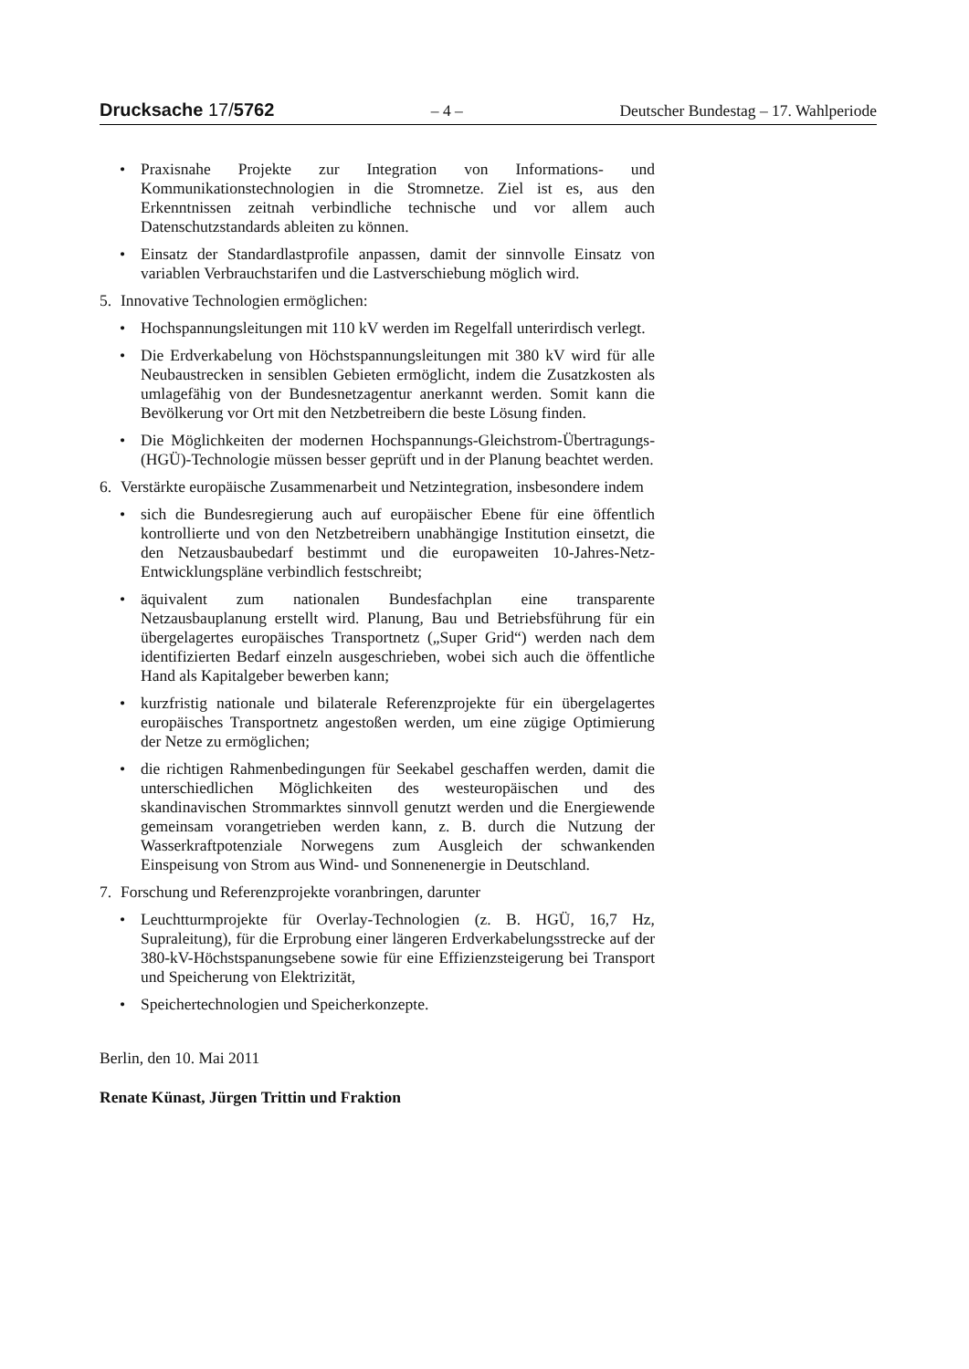Drucksache 17/5762 – 4 – Deutscher Bundestag – 17. Wahlperiode
• Praxisnahe Projekte zur Integration von Informations- und Kommunikationstechnologien in die Stromnetze. Ziel ist es, aus den Erkenntnissen zeitnah verbindliche technische und vor allem auch Datenschutzstandards ableiten zu können.
• Einsatz der Standardlastprofile anpassen, damit der sinnvolle Einsatz von variablen Verbrauchstarifen und die Lastverschiebung möglich wird.
5. Innovative Technologien ermöglichen:
• Hochspannungsleitungen mit 110 kV werden im Regelfall unterirdisch verlegt.
• Die Erdverkabelung von Höchstspannungsleitungen mit 380 kV wird für alle Neubaustrecken in sensiblen Gebieten ermöglicht, indem die Zusatzkosten als umlagefähig von der Bundesnetzagentur anerkannt werden. Somit kann die Bevölkerung vor Ort mit den Netzbetreibern die beste Lösung finden.
• Die Möglichkeiten der modernen Hochspannungs-Gleichstrom-Übertragungs-(HGÜ)-Technologie müssen besser geprüft und in der Planung beachtet werden.
6. Verstärkte europäische Zusammenarbeit und Netzintegration, insbesondere indem
• sich die Bundesregierung auch auf europäischer Ebene für eine öffentlich kontrollierte und von den Netzbetreibern unabhängige Institution einsetzt, die den Netzausbaubedarf bestimmt und die europaweiten 10-Jahres-Netz-Entwicklungspläne verbindlich festschreibt;
• äquivalent zum nationalen Bundesfachplan eine transparente Netzausbauplanung erstellt wird. Planung, Bau und Betriebsführung für ein übergelagertes europäisches Transportnetz („Super Grid“) werden nach dem identifizierten Bedarf einzeln ausgeschrieben, wobei sich auch die öffentliche Hand als Kapitalgeber bewerben kann;
• kurzfristig nationale und bilaterale Referenzprojekte für ein übergelagertes europäisches Transportnetz angestoßen werden, um eine zügige Optimierung der Netze zu ermöglichen;
• die richtigen Rahmenbedingungen für Seekabel geschaffen werden, damit die unterschiedlichen Möglichkeiten des westeuropäischen und des skandinavischen Strommarktes sinnvoll genutzt werden und die Energiewende gemeinsam vorangetrieben werden kann, z. B. durch die Nutzung der Wasserkraftpotenziale Norwegens zum Ausgleich der schwankenden Einspeisung von Strom aus Wind- und Sonnenenergie in Deutschland.
7. Forschung und Referenzprojekte voranbringen, darunter
• Leuchtturmprojekte für Overlay-Technologien (z. B. HGÜ, 16,7 Hz, Supraleitung), für die Erprobung einer längeren Erdverkabelungsstrecke auf der 380-kV-Höchstspanungsebene sowie für eine Effizienzsteigerung bei Transport und Speicherung von Elektrizität,
• Speichertechnologien und Speicherkonzepte.
Berlin, den 10. Mai 2011
Renate Künast, Jürgen Trittin und Fraktion